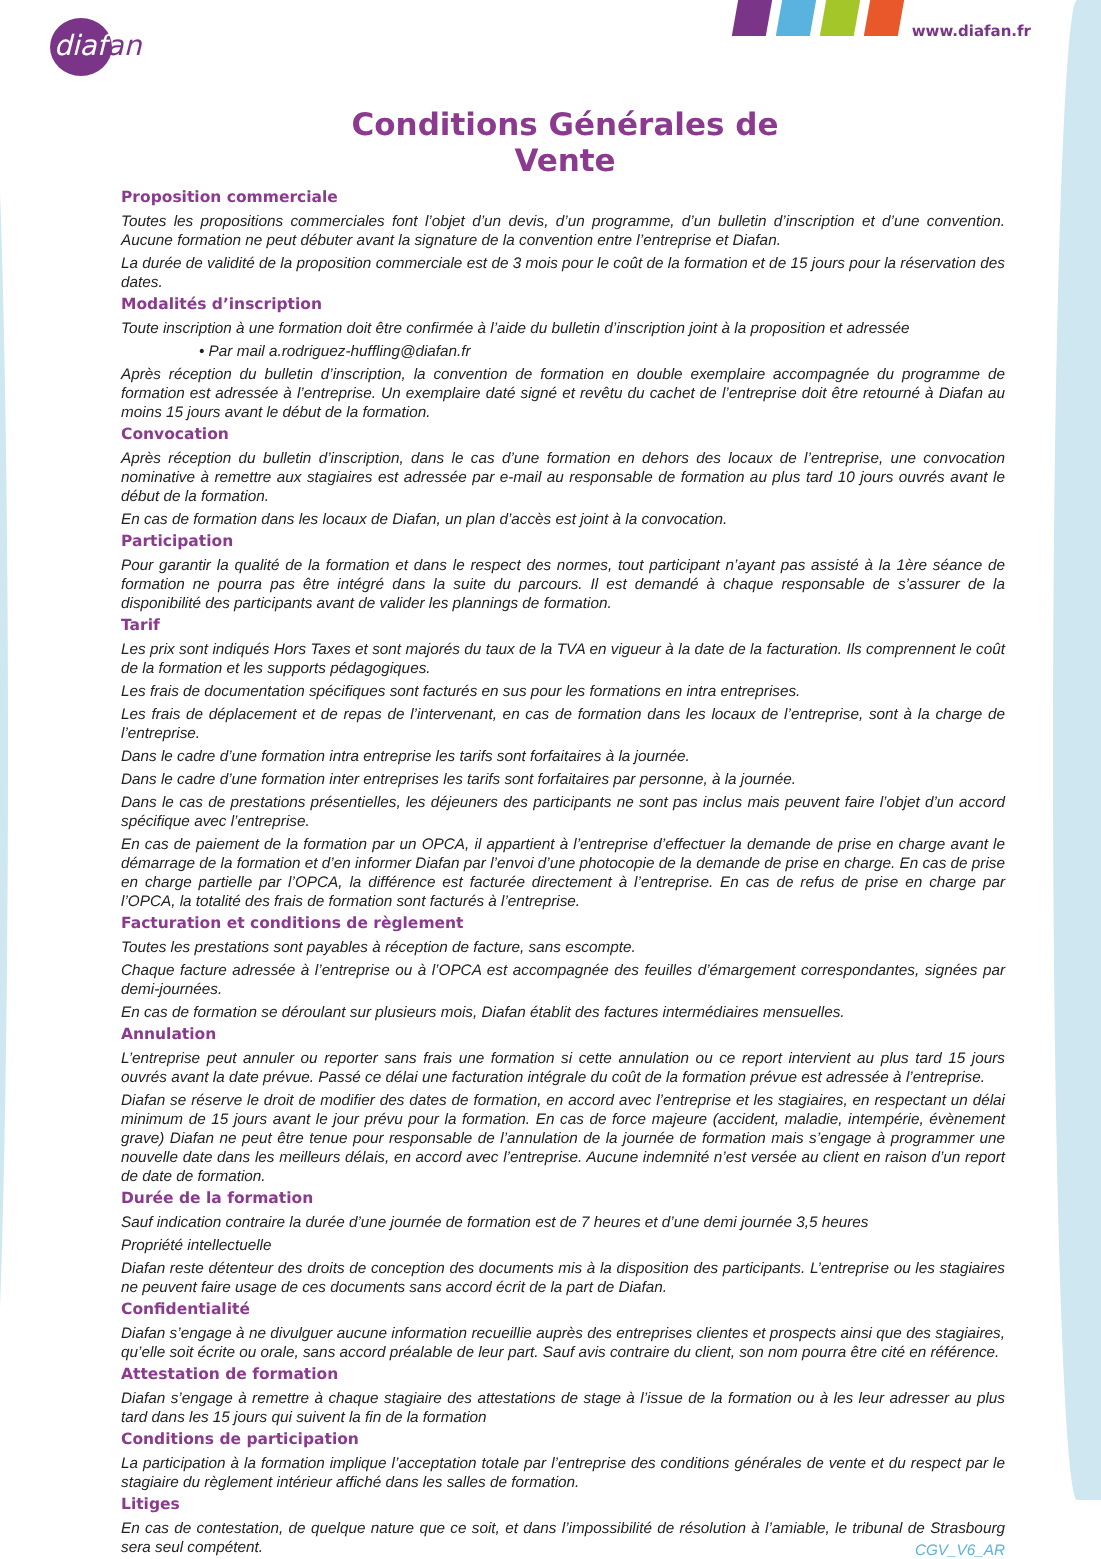diafan
www.diafan.fr
Conditions Générales de Vente
Proposition commerciale
Toutes les propositions commerciales font l’objet d’un devis, d’un programme, d’un bulletin d’inscription et d’une convention. Aucune formation ne peut débuter avant la signature de la convention entre l’entreprise et Diafan.
La durée de validité de la proposition commerciale est de 3 mois pour le coût de la formation et de 15 jours pour la réservation des dates.
Modalités d’inscription
Toute inscription à une formation doit être confirmée à l’aide du bulletin d’inscription joint à la proposition et adressée
• Par mail a.rodriguez-huffling@diafan.fr
Après réception du bulletin d’inscription, la convention de formation en double exemplaire accompagnée du programme de formation est adressée à l’entreprise. Un exemplaire daté signé et revêtu du cachet de l’entreprise doit être retourné à Diafan au moins 15 jours avant le début de la formation.
Convocation
Après réception du bulletin d’inscription, dans le cas d’une formation en dehors des locaux de l’entreprise, une convocation nominative à remettre aux stagiaires est adressée par e-mail au responsable de formation au plus tard 10 jours ouvrés avant le début de la formation.
En cas de formation dans les locaux de Diafan, un plan d’accès est joint à la convocation.
Participation
Pour garantir la qualité de la formation et dans le respect des normes, tout participant n’ayant pas assisté à la 1ère séance de formation ne pourra pas être intégré dans la suite du parcours. Il est demandé à chaque responsable de s’assurer de la disponibilité des participants avant de valider les plannings de formation.
Tarif
Les prix sont indiqués Hors Taxes et sont majorés du taux de la TVA en vigueur à la date de la facturation. Ils comprennent le coût de la formation et les supports pédagogiques.
Les frais de documentation spécifiques sont facturés en sus pour les formations en intra entreprises.
Les frais de déplacement et de repas de l’intervenant, en cas de formation dans les locaux de l’entreprise, sont à la charge de l’entreprise.
Dans le cadre d’une formation intra entreprise les tarifs sont forfaitaires à la journée.
Dans le cadre d’une formation inter entreprises les tarifs sont forfaitaires par personne, à la journée.
Dans le cas de prestations présentielles, les déjeuners des participants ne sont pas inclus mais peuvent faire l’objet d’un accord spécifique avec l’entreprise.
En cas de paiement de la formation par un OPCA, il appartient à l’entreprise d’effectuer la demande de prise en charge avant le démarrage de la formation et d’en informer Diafan par l’envoi d’une photocopie de la demande de prise en charge. En cas de prise en charge partielle par l’OPCA, la différence est facturée directement à l’entreprise. En cas de refus de prise en charge par l’OPCA, la totalité des frais de formation sont facturés à l’entreprise.
Facturation et conditions de règlement
Toutes les prestations sont payables à réception de facture, sans escompte.
Chaque facture adressée à l’entreprise ou à l’OPCA est accompagnée des feuilles d’émargement correspondantes, signées par demi-journées.
En cas de formation se déroulant sur plusieurs mois, Diafan établit des factures intermédiaires mensuelles.
Annulation
L’entreprise peut annuler ou reporter sans frais une formation si cette annulation ou ce report intervient au plus tard 15 jours ouvrés avant la date prévue. Passé ce délai une facturation intégrale du coût de la formation prévue est adressée à l’entreprise.
Diafan se réserve le droit de modifier des dates de formation, en accord avec l’entreprise et les stagiaires, en respectant un délai minimum de 15 jours avant le jour prévu pour la formation. En cas de force majeure (accident, maladie, intempérie, évènement grave) Diafan ne peut être tenue pour responsable de l’annulation de la journée de formation mais s’engage à programmer une nouvelle date dans les meilleurs délais, en accord avec l’entreprise. Aucune indemnité n’est versée au client en raison d’un report de date de formation.
Durée de la formation
Sauf indication contraire la durée d’une journée de formation est de 7 heures et d’une demi journée 3,5 heures
Propriété intellectuelle
Diafan reste détenteur des droits de conception des documents mis à la disposition des participants. L’entreprise ou les stagiaires ne peuvent faire usage de ces documents sans accord écrit de la part de Diafan.
Confidentialité
Diafan s’engage à ne divulguer aucune information recueillie auprès des entreprises clientes et prospects ainsi que des stagiaires, qu’elle soit écrite ou orale, sans accord préalable de leur part. Sauf avis contraire du client, son nom pourra être cité en référence.
Attestation de formation
Diafan s’engage à remettre à chaque stagiaire des attestations de stage à l’issue de la formation ou à les leur adresser au plus tard dans les 15 jours qui suivent la fin de la formation
Conditions de participation
La participation à la formation implique l’acceptation totale par l’entreprise des conditions générales de vente et du respect par le stagiaire du règlement intérieur affiché dans les salles de formation.
Litiges
En cas de contestation, de quelque nature que ce soit, et dans l’impossibilité de résolution à l’amiable, le tribunal de Strasbourg sera seul compétent.
CGV_V6_AR